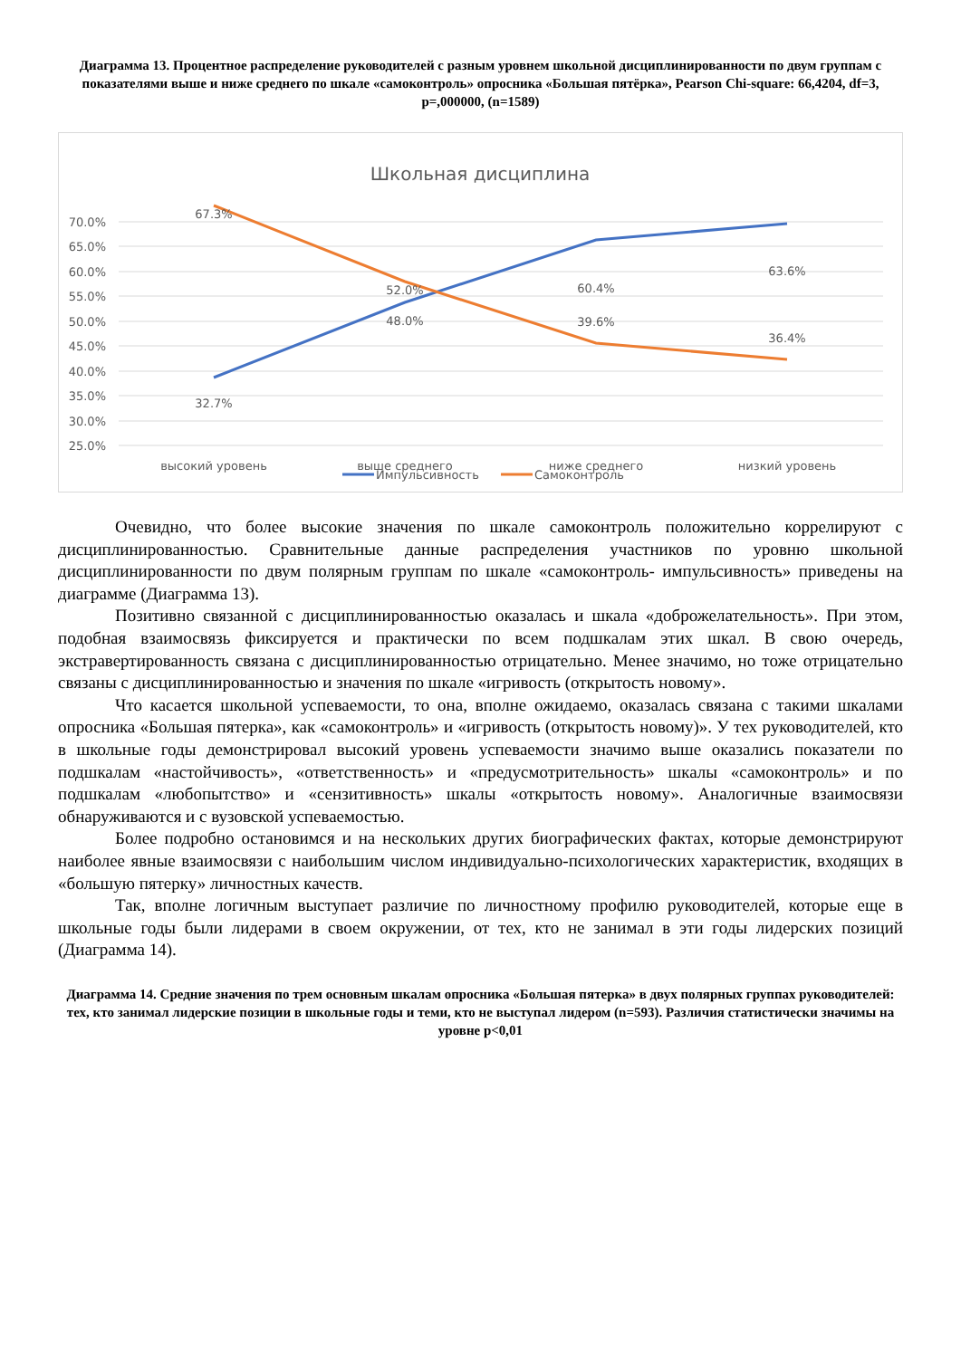Диаграмма 13. Процентное распределение руководителей с разным уровнем школьной дисциплинированности по двум группам с показателями выше и ниже среднего по шкале «самоконтроль» опросника «Большая пятёрка», Pearson Chi-square: 66,4204, df=3, p=,000000, (n=1589)
Школьная дисциплина
70.0%
65.0%
60.0%
55.0%
50.0%
45.0%
40.0%
35.0%
30.0%
25.0%
67.3%
32.7%
52.0%
48.0%
60.4%
39.6%
63.6%
36.4%
высокий уровень
выше среднего
ниже среднего
низкий уровень
Импульсивность
Самоконтроль
Очевидно, что более высокие значения по шкале самоконтроль положительно коррелируют с дисциплинированностью. Сравнительные данные распределения участников по уровню школьной дисциплинированности по двум полярным группам по шкале «самоконтроль- импульсивность» приведены на диаграмме (Диаграмма 13).
Позитивно связанной с дисциплинированностью оказалась и шкала «доброжелательность». При этом, подобная взаимосвязь фиксируется и практически по всем подшкалам этих шкал. В свою очередь, экстравертированность связана с дисциплинированностью отрицательно. Менее значимо, но тоже отрицательно связаны с дисциплинированностью и значения по шкале «игривость (открытость новому».
Что касается школьной успеваемости, то она, вполне ожидаемо, оказалась связана с такими шкалами опросника «Большая пятерка», как «самоконтроль» и «игривость (открытость новому)». У тех руководителей, кто в школьные годы демонстрировал высокий уровень успеваемости значимо выше оказались показатели по подшкалам «настойчивость», «ответственность» и «предусмотрительность» шкалы «самоконтроль» и по подшкалам «любопытство» и «сензитивность» шкалы «открытость новому». Аналогичные взаимосвязи обнаруживаются и с вузовской успеваемостью.
Более подробно остановимся и на нескольких других биографических фактах, которые демонстрируют наиболее явные взаимосвязи с наибольшим числом индивидуально-психологических характеристик, входящих в «большую пятерку» личностных качеств.
Так, вполне логичным выступает различие по личностному профилю руководителей, которые еще в школьные годы были лидерами в своем окружении, от тех, кто не занимал в эти годы лидерских позиций (Диаграмма 14).
Диаграмма 14. Средние значения по трем основным шкалам опросника «Большая пятерка» в двух полярных группах руководителей: тех, кто занимал лидерские позиции в школьные годы и теми, кто не выступал лидером (n=593). Различия статистически значимы на уровне p<0,01